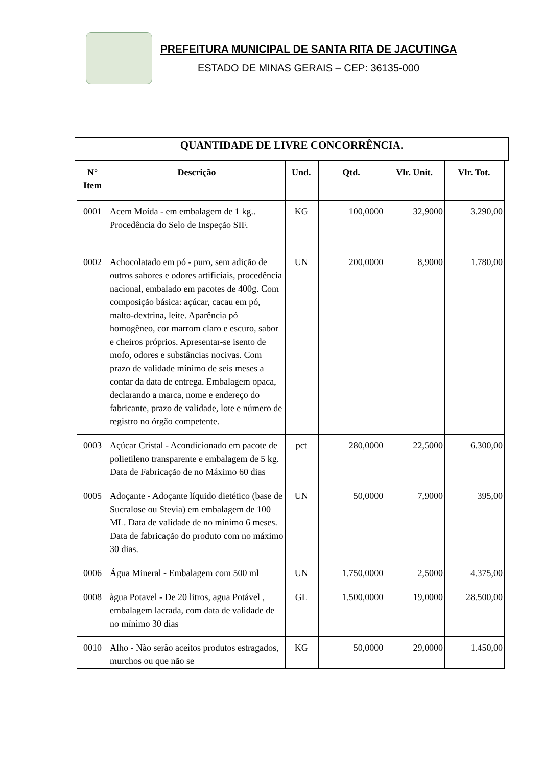PREFEITURA MUNICIPAL DE SANTA RITA DE JACUTINGA
ESTADO DE MINAS GERAIS – CEP: 36135-000
QUANTIDADE DE LIVRE CONCORRÊNCIA.
| N° Item | Descrição | Und. | Qtd. | Vlr. Unit. | Vlr. Tot. |
| --- | --- | --- | --- | --- | --- |
| 0001 | Acem Moída - em embalagem de 1 kg.. Procedência do Selo de Inspeção SIF. | KG | 100,0000 | 32,9000 | 3.290,00 |
| 0002 | Achocolatado em pó - puro, sem adição de outros sabores e odores artificiais, procedência nacional, embalado em pacotes de 400g. Com composição básica: açúcar, cacau em pó, malto-dextrina, leite. Aparência pó homogêneo, cor marrom claro e escuro, sabor e cheiros próprios. Apresentar-se isento de mofo, odores e substâncias nocivas. Com prazo de validade mínimo de seis meses a contar da data de entrega. Embalagem opaca, declarando a marca, nome e endereço do fabricante, prazo de validade, lote e número de registro no órgão competente. | UN | 200,0000 | 8,9000 | 1.780,00 |
| 0003 | Açúcar Cristal - Acondicionado em pacote de polietileno transparente e embalagem de 5 kg. Data de Fabricação de no Máximo 60 dias | pct | 280,0000 | 22,5000 | 6.300,00 |
| 0005 | Adoçante - Adoçante líquido dietético (base de Sucralose ou Stevia) em embalagem de 100 ML. Data de validade de no mínimo 6 meses. Data de fabricação do produto com no máximo 30 dias. | UN | 50,0000 | 7,9000 | 395,00 |
| 0006 | Água Mineral - Embalagem com 500 ml | UN | 1.750,0000 | 2,5000 | 4.375,00 |
| 0008 | àgua Potavel - De 20 litros, agua Potável , embalagem lacrada, com data de validade de no mínimo 30 dias | GL | 1.500,0000 | 19,0000 | 28.500,00 |
| 0010 | Alho - Não serão aceitos produtos estragados, murchos ou que não se | KG | 50,0000 | 29,0000 | 1.450,00 |